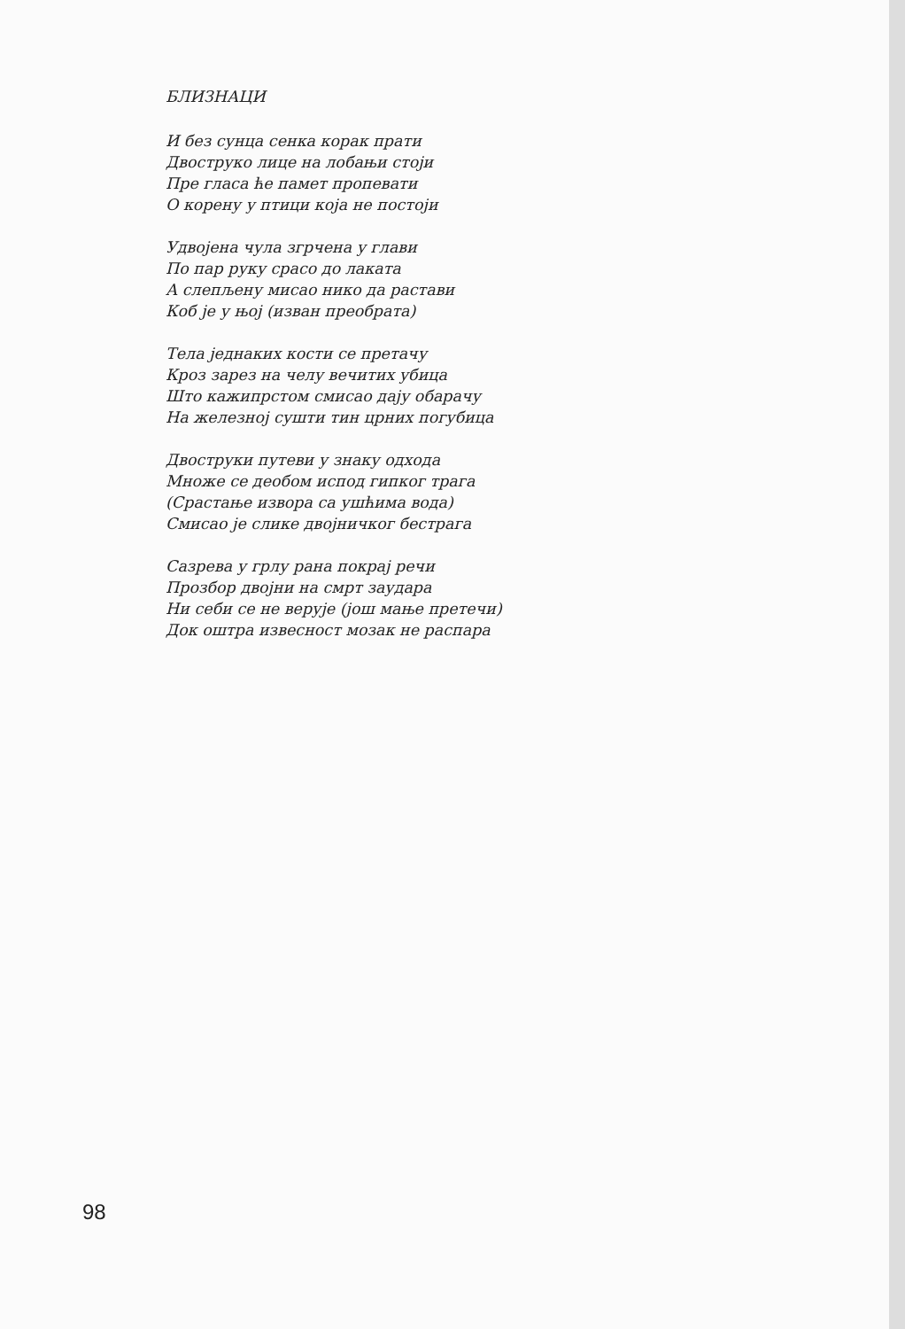БЛИЗНАЦИ
И без сунца сенка корак прати
Двоструко лице на лобањи стоји
Пре гласа ће памет пропевати
О корену у птици која не постоји
Удвојена чула згрчена у глави
По пар руку срасо до лаката
А слепљену мисао нико да растави
Коб је у њој (изван преобрата)
Тела једнаких кости се претачу
Кроз зарез на челу вечитих убица
Што кажипрстом смисао дају обарачу
На железној сушти тин црних погубица
Двоструки путеви у знаку одхода
Множе се деобом испод гипког трага
(Срастање извора са ушћима вода)
Смисао је слике двојничког бестрага
Сазрева у грлу рана покрај речи
Прозбор двојни на смрт заудара
Ни себи се не верује (још мање претечи)
Док оштра извесност мозак не распара
98